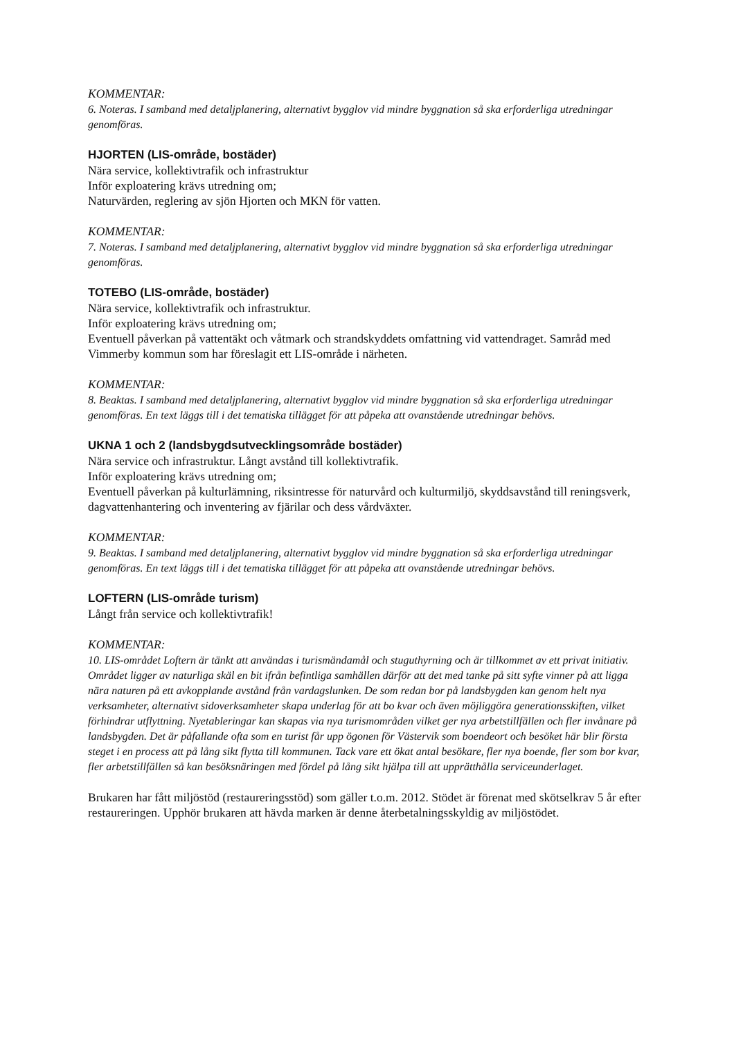KOMMENTAR:
6. Noteras. I samband med detaljplanering, alternativt bygglov vid mindre byggnation så ska erforderliga utredningar genomföras.
HJORTEN (LIS-område, bostäder)
Nära service, kollektivtrafik och infrastruktur
Inför exploatering krävs utredning om;
Naturvärden, reglering av sjön Hjorten och MKN för vatten.
KOMMENTAR:
7. Noteras. I samband med detaljplanering, alternativt bygglov vid mindre byggnation så ska erforderliga utredningar genomföras.
TOTEBO (LIS-område, bostäder)
Nära service, kollektivtrafik och infrastruktur.
Inför exploatering krävs utredning om;
Eventuell påverkan på vattentäkt och våtmark och strandskyddets omfattning vid vattendraget. Samråd med Vimmerby kommun som har föreslagit ett LIS-område i närheten.
KOMMENTAR:
8. Beaktas. I samband med detaljplanering, alternativt bygglov vid mindre byggnation så ska erforderliga utredningar genomföras. En text läggs till i det tematiska tillägget för att påpeka att ovanstående utredningar behövs.
UKNA 1 och 2 (landsbygdsutvecklingsområde bostäder)
Nära service och infrastruktur. Långt avstånd till kollektivtrafik.
Inför exploatering krävs utredning om;
Eventuell påverkan på kulturlämning, riksintresse för naturvård och kulturmiljö, skyddsavstånd till reningsverk, dagvattenhantering och inventering av fjärilar och dess vårdväxter.
KOMMENTAR:
9. Beaktas. I samband med detaljplanering, alternativt bygglov vid mindre byggnation så ska erforderliga utredningar genomföras. En text läggs till i det tematiska tillägget för att påpeka att ovanstående utredningar behövs.
LOFTERN (LIS-område turism)
Långt från service och kollektivtrafik!
KOMMENTAR:
10. LIS-området Loftern är tänkt att användas i turismändamål och stuguthyrning och är tillkommet av ett privat initiativ. Området ligger av naturliga skäl en bit ifrån befintliga samhällen därför att det med tanke på sitt syfte vinner på att ligga nära naturen på ett avkopplande avstånd från vardagslunken. De som redan bor på landsbygden kan genom helt nya verksamheter, alternativt sidoverksamheter skapa underlag för att bo kvar och även möjliggöra generationsskiften, vilket förhindrar utflyttning. Nyetableringar kan skapas via nya turismområden vilket ger nya arbetstillfällen och fler invånare på landsbygden. Det är påfallande ofta som en turist får upp ögonen för Västervik som boendeort och besöket här blir första steget i en process att på lång sikt flytta till kommunen. Tack vare ett ökat antal besökare, fler nya boende, fler som bor kvar, fler arbetstillfällen så kan besöksnäringen med fördel på lång sikt hjälpa till att upprätthålla serviceunderlaget.
Brukaren har fått miljöstöd (restaureringsstöd) som gäller t.o.m. 2012. Stödet är förenat med skötselkrav 5 år efter restaureringen. Upphör brukaren att hävda marken är denne återbetalningsskyldig av miljöstödet.